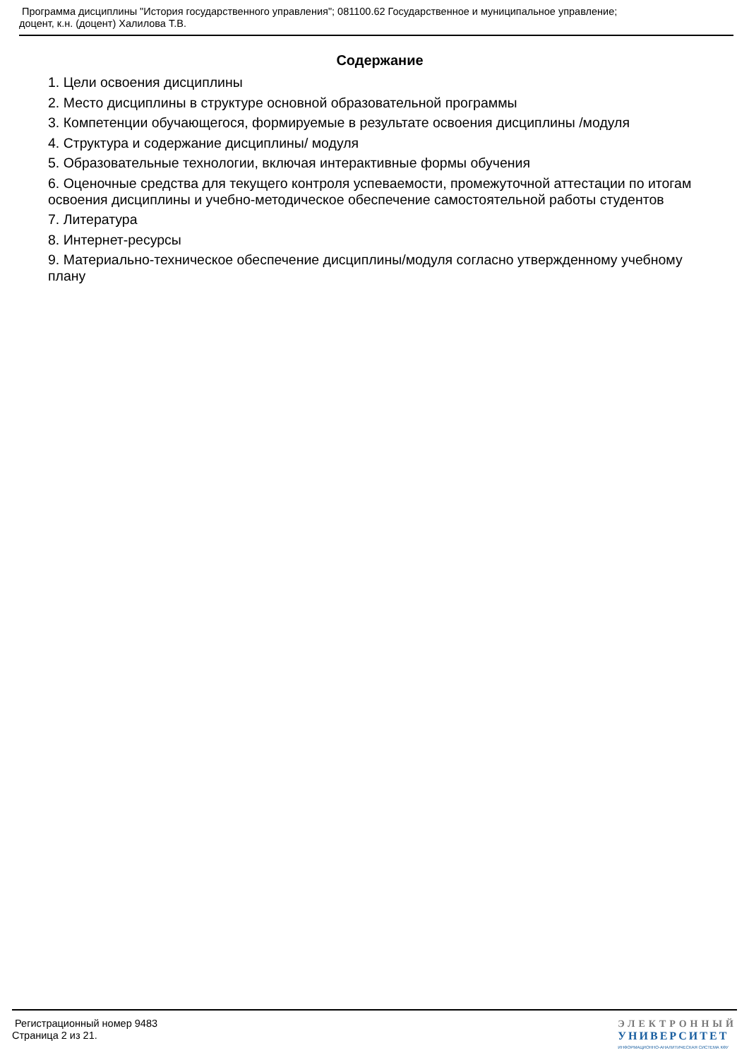Программа дисциплины "История государственного управления"; 081100.62 Государственное и муниципальное управление;
доцент, к.н. (доцент) Халилова Т.В.
Содержание
1. Цели освоения дисциплины
2. Место дисциплины в структуре основной образовательной программы
3. Компетенции обучающегося, формируемые в результате освоения дисциплины /модуля
4. Структура и содержание дисциплины/ модуля
5. Образовательные технологии, включая интерактивные формы обучения
6. Оценочные средства для текущего контроля успеваемости, промежуточной аттестации по итогам освоения дисциплины и учебно-методическое обеспечение самостоятельной работы студентов
7. Литература
8. Интернет-ресурсы
9. Материально-техническое обеспечение дисциплины/модуля согласно утвержденному учебному плану
Регистрационный номер 9483
Страница 2 из 21.
ЭЛЕКТРОННЫЙ
УНИВЕРСИТЕТ
ИНФОРМАЦИОННО-АНАЛИТИЧЕСКАЯ СИСТЕМА КФУ